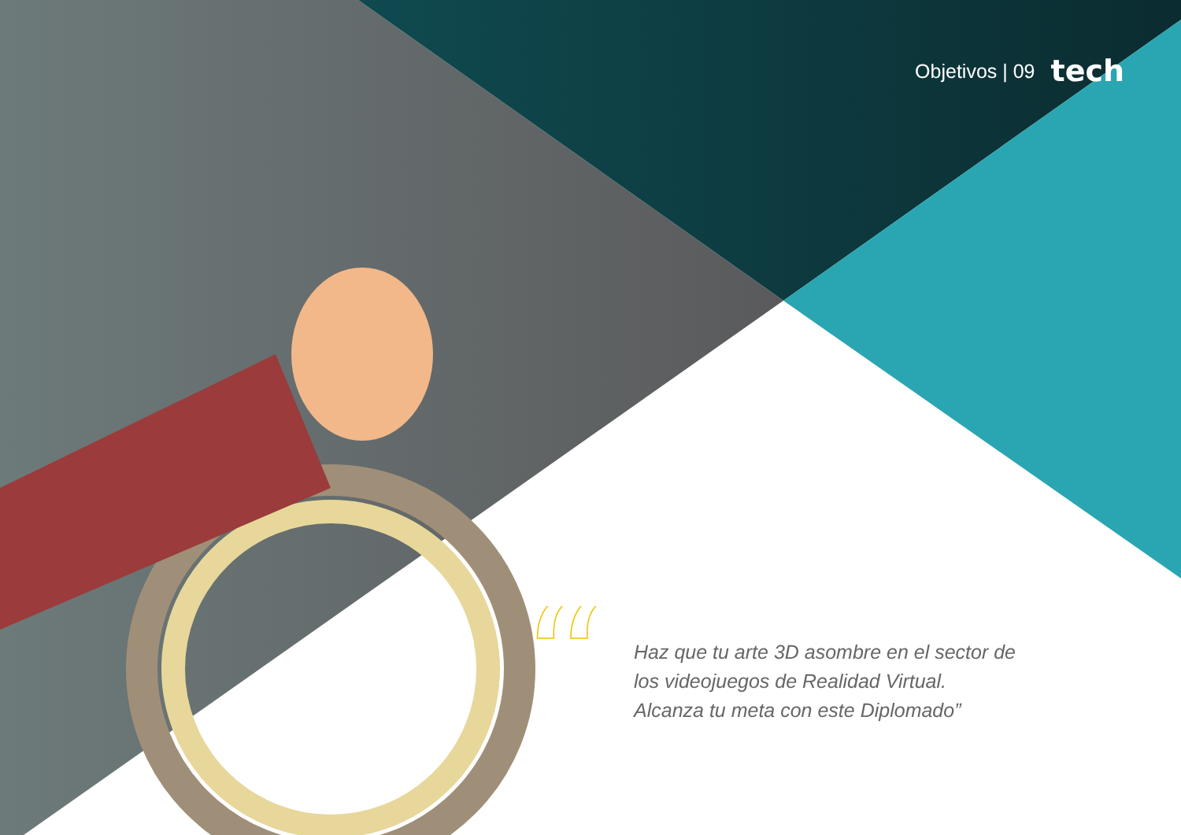Objetivos | 09 tech
“
Haz que tu arte 3D asombre en el sector de los videojuegos de Realidad Virtual. Alcanza tu meta con este Diplomado”